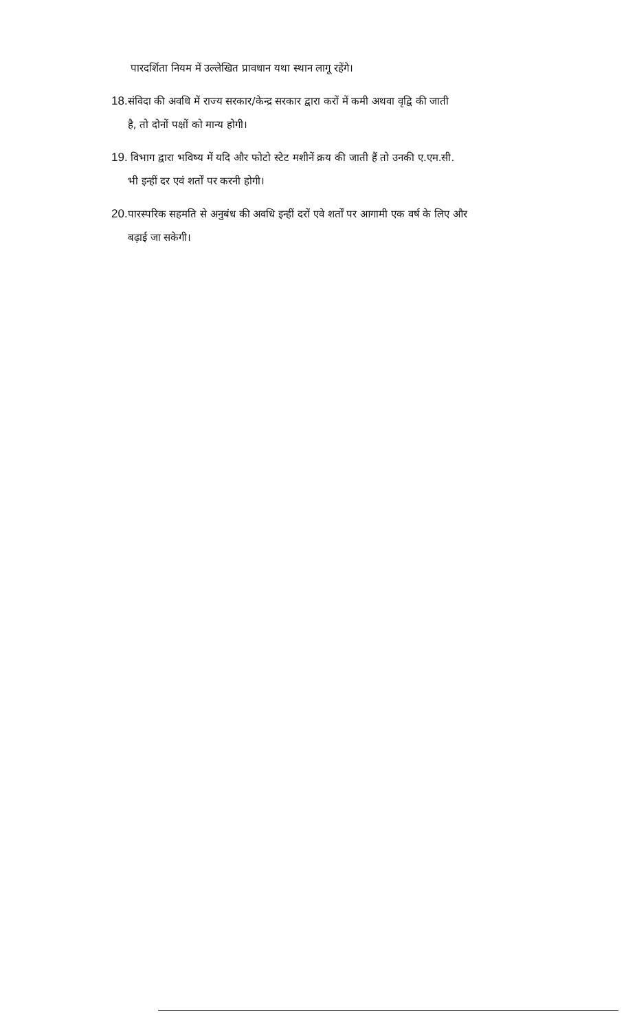पारदर्शिता नियम में उल्लेखित प्रावधान यथा स्थान लागू रहेंगे।
18. संविदा की अवधि में राज्य सरकार/केन्द्र सरकार द्वारा करों में कमी अथवा वृद्वि की जाती
है, तो दोनों पक्षों को मान्य होगी।
19. विभाग द्वारा भविष्य में यदि और फोटो स्टेट मशीनें क्रय की जाती हैं तो उनकी ए.एम.सी.
भी इन्हीं दर एवं शर्तों पर करनी होगी।
20. पारस्परिक सहमति से अनुबंध की अवधि इन्हीं दरों एवे शर्तों पर आगामी एक वर्ष के लिए और
बढ़ाई जा सकेगी।